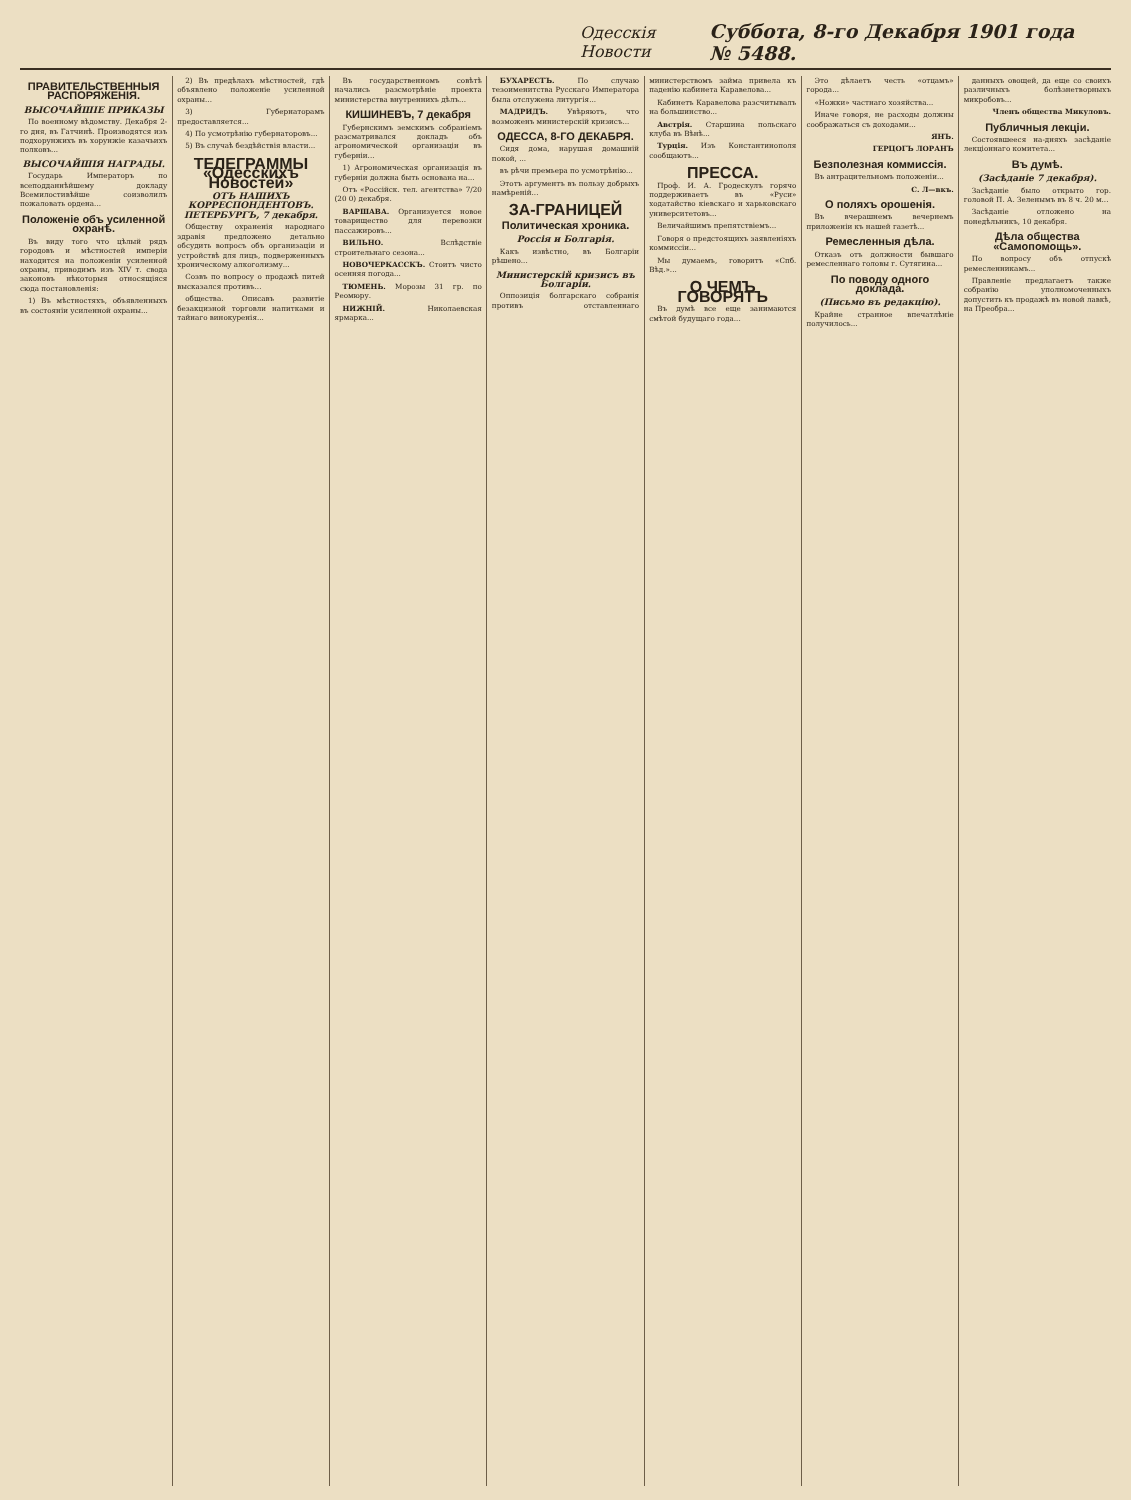Одесскія Новости Суббота, 8-го Декабря 1901 года № 5488.
ПРАВИТЕЛЬСТВЕННЫЯ РАСПОРЯЖЕНІЯ.
ВЫСОЧАЙШІЕ ПРИКАЗЫ
По военному вѣдомству. Декабря 2-го дня, въ Гатчинѣ. Производятся изъ подхорунжихъ въ хорунжіе казачьихъ полковъ...
ВЫСОЧАЙШІЯ НАГРАДЫ.
Государь Императоръ по всеподданнѣйшему докладу Всемилостивѣйше соизволилъ пожаловать ордена...
Положеніе объ усиленной охранѣ.
Въ виду того что цѣлый рядъ городовъ и мѣстностей имперіи находится на положеніи усиленной охраны, приводимъ изъ XIV т. свода законовъ нѣкоторыя относящіяся сюда постановленія:
1) Въ мѣстностяхъ, объявленныхъ въ состояніи усиленной охраны...
2) Въ предѣлахъ мѣстностей, гдѣ объявлено положеніе усиленной охраны...
3) Губернаторамъ предоставляется...
4) По усмотрѣнію губернаторовъ...
5) Въ случаѣ бездѣйствія власти...
ТЕЛЕГРАММЫ «Одесскихъ Новостей»
ОТЪ НАШИХЪ КОРРЕСПОНДЕНТОВЪ. ПЕТЕРБУРГЪ, 7 декабря.
Обществу охраненія народнаго здравія предложено детально обсудить вопросъ объ организаціи и устройствѣ для лицъ, подверженныхъ хроническому алкоголизму...
Созвъ по вопросу о продажѣ питей высказался противъ...
общества. Описавъ развитіе безакцизной торговли напитками и тайнаго винокуренія...
Въ государственномъ совѣтѣ начались разсмотрѣніе проекта министерства внутреннихъ дѣлъ...
КИШИНЕВЪ, 7 декабря
Губернскимъ земскимъ собраніемъ разсматривался докладъ объ агрономической организаціи въ губерніи...
1) Агрономическая организація въ губерніи должна быть основана на...
Отъ «Россійск. тел. агентства» 7/20 (20 0) декабря.
ВАРШАВА. Организуется новое товарищество для перевозки пассажировъ...
ВИЛЬНО. Вслѣдствіе строительнаго сезона...
НОВОЧЕРКАССКЪ. Стоитъ чисто осенняя погода...
ТЮМЕНЬ. Морозы 31 гр. по Реомюру.
НИЖНІЙ. Николаевская ярмарка...
БУХАРЕСТЪ. По случаю тезоименитства Русскаго Императора была отслужена литургія...
МАДРИДЪ. Увѣряютъ, что возможенъ министерскій кризисъ...
ОДЕССА, 8-ГО ДЕКАБРЯ.
Сидя дома, нарушая домашній покой, ...
въ рѣчи премьера по усмотрѣнію...
Этотъ аргументъ въ пользу добрыхъ намѣреній...
ЗА-ГРАНИЦЕЙ
Политическая хроника.
Россія и Болгарія.
Какъ извѣстно, въ Болгаріи рѣшено...
Министерскій кризисъ въ Болгаріи.
Оппозиція болгарскаго собранія противъ отставленнаго министерствомъ займа привела къ паденію кабинета Каравелова...
Кабинетъ Каравелова разсчитывалъ на большинство...
Австрія. Старшина польскаго клуба въ Вѣнѣ...
Турція. Изъ Константинополя сообщаютъ...
ПРЕССА.
Проф. И. А. Гродескулъ горячо поддерживаетъ въ «Руси» ходатайство кіевскаго и харьковскаго университетовъ...
Величайшимъ препятствіемъ...
Говоря о предстоящихъ заявленіяхъ коммиссіи...
Мы думаемъ, говоритъ «Спб. Вѣд.»...
О ЧЕМЪ ГОВОРЯТЪ
Въ думѣ все еще занимаются смѣтой будущаго года...
Это дѣлаетъ честь «отцамъ» города...
«Ножки» частнаго хозяйства...
Иначе говоря, не расходы должны соображаться съ доходами...
ЯНЪ.
ГЕРЦОГЪ ЛОРАНЪ
Безполезная коммиссія.
Въ антрацительномъ положеніи...
С. Л—вкъ.
О поляхъ орошенія.
Въ вчерашнемъ вечернемъ приложеніи къ нашей газетѣ...
Ремесленныя дѣла.
Отказъ отъ должности бывшаго ремесленнаго головы г. Сутягина...
По поводу одного доклада.
(Письмо въ редакцію).
Крайне странное впечатлѣніе получилось...
данныхъ овощей, да еще со своихъ различныхъ болѣзнетворныхъ микробовъ...
Членъ общества Микуловъ.
Публичныя лекціи.
Состоявшееся на-дняхъ засѣданіе лекціоннаго комитета...
Въ думѣ.
(Засѣданіе 7 декабря).
Засѣданіе было открыто гор. головой П. А. Зеленымъ въ 8 ч. 20 м...
Засѣданіе отложено на понедѣльникъ, 10 декабря.
Дѣла общества «Самопомощь».
По вопросу объ отпускѣ ремесленникамъ...
Правленіе предлагаетъ также собранію уполномоченныхъ допустить къ продажѣ въ новой лавкѣ, на Преобра...